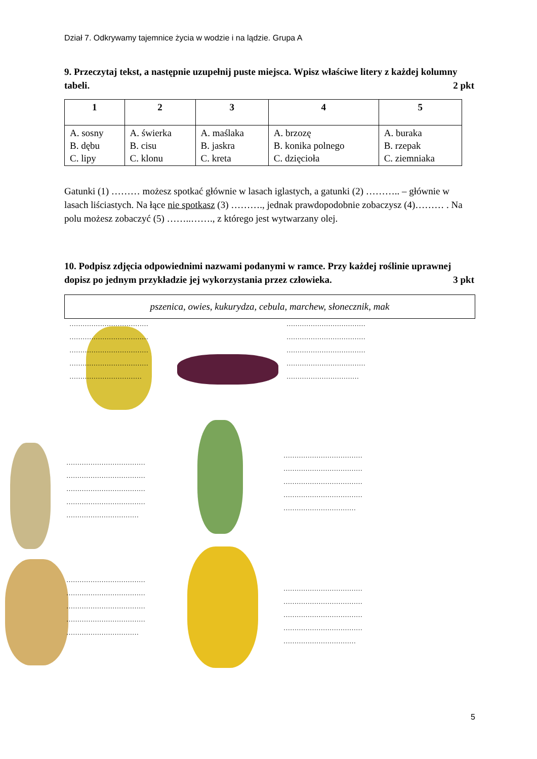Dział 7. Odkrywamy tajemnice życia w wodzie i na lądzie. Grupa A
9. Przeczytaj tekst, a następnie uzupełnij puste miejsca. Wpisz właściwe litery z każdej kolumny tabeli. 2 pkt
| 1 | 2 | 3 | 4 | 5 |
| --- | --- | --- | --- | --- |
| A. sosny B. dębu C. lipy | A. świerka B. cisu C. klonu | A. maślaka B. jaskra C. kreta | A. brzozę B. konika polnego C. dzięcioła | A. buraka B. rzepak C. ziemniaka |
Gatunki (1) ……… możesz spotkać głównie w lasach iglastych, a gatunki (2) ……….. – głównie w lasach liściastych. Na łące nie spotkasz (3) ………., jednak prawdopodobnie zobaczysz (4)……… . Na polu możesz zobaczyć (5) ……..……., z którego jest wytwarzany olej.
10. Podpisz zdjęcia odpowiednimi nazwami podanymi w ramce. Przy każdej roślinie uprawnej dopisz po jednym przykładzie jej wykorzystania przez człowieka. 3 pkt
pszenica, owies, kukurydza, cebula, marchew, słonecznik, mak
………………………………
………………………………
………………………………
………………………………
……………………………
………………………………
………………………………
………………………………
………………………………
……………………………
………………………………
………………………………
………………………………
………………………………
……………………………
………………………………
………………………………
………………………………
………………………………
……………………………
………………………………
………………………………
………………………………
………………………………
……………………………
………………………………
………………………………
………………………………
………………………………
……………………………
5